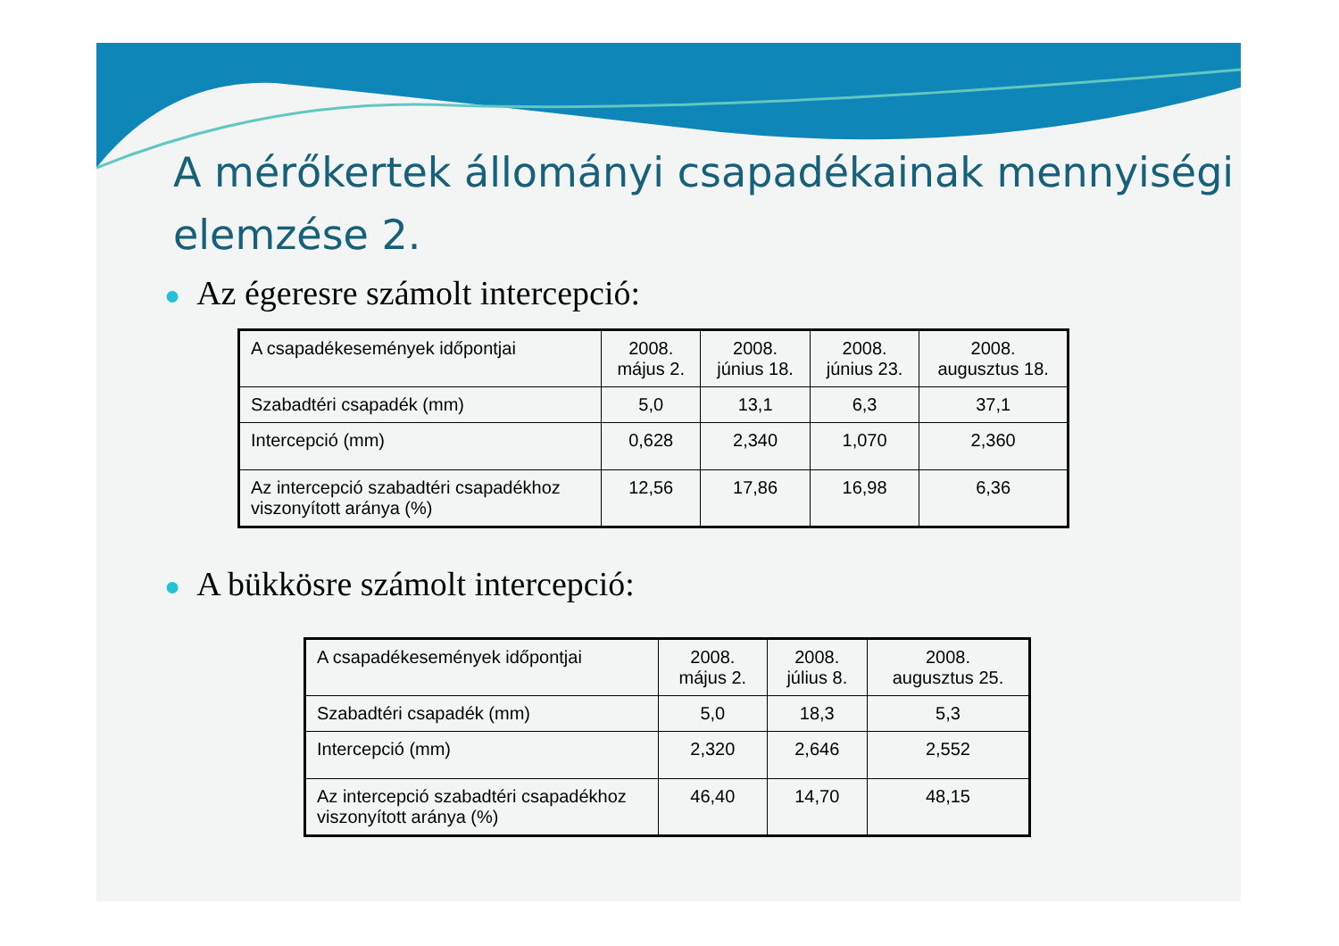A mérőkertek állományi csapadékainak mennyiségi elemzése 2.
● Az égeresre számolt intercepció:
| A csapadékesemények időpontjai | 2008. május 2. | 2008. június 18. | 2008. június 23. | 2008. augusztus 18. |
| Szabadtéri csapadék (mm) | 5,0 | 13,1 | 6,3 | 37,1 |
| Intercepció (mm) | 0,628 | 2,340 | 1,070 | 2,360 |
| Az intercepció szabadtéri csapadékhoz viszonyított aránya (%) | 12,56 | 17,86 | 16,98 | 6,36 |
● A bükkösre számolt intercepció:
| A csapadékesemények időpontjai | 2008. május 2. | 2008. július 8. | 2008. augusztus 25. |
| Szabadtéri csapadék (mm) | 5,0 | 18,3 | 5,3 |
| Intercepció (mm) | 2,320 | 2,646 | 2,552 |
| Az intercepció szabadtéri csapadékhoz viszonyított aránya (%) | 46,40 | 14,70 | 48,15 |